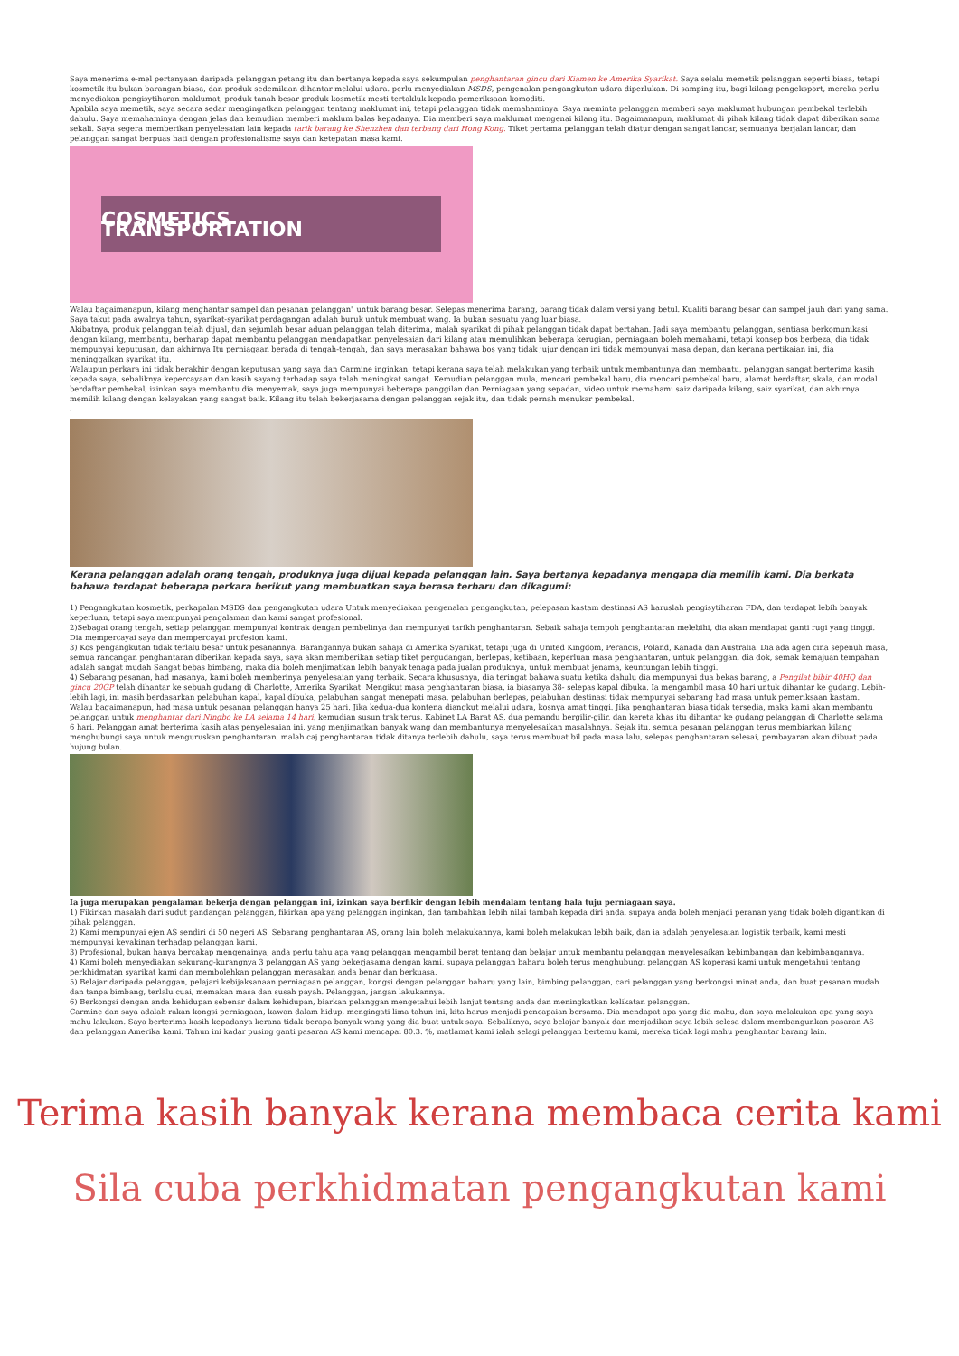Saya menerima e-mel pertanyaan daripada pelanggan petang itu dan bertanya kepada saya sekumpulan penghantaran gincu dari Xiamen ke Amerika Syarikat. Saya selalu memetik pelanggan seperti biasa, tetapi kosmetik itu bukan barangan biasa, dan produk sedemikian dihantar melalui udara. perlu menyediakan MSDS, pengenalan pengangkutan udara diperlukan. Di samping itu, bagi kilang pengeksport, mereka perlu menyediakan pengisytiharan maklumat, produk tanah besar produk kosmetik mesti tertakluk kepada pemeriksaan komoditi.
Apabila saya memetik, saya secara sedar mengingatkan pelanggan tentang maklumat ini, tetapi pelanggan tidak memahaminya. Saya meminta pelanggan memberi saya maklumat hubungan pembekal terlebih dahulu. Saya memahaminya dengan jelas dan kemudian memberi maklum balas kepadanya. Dia memberi saya maklumat mengenai kilang itu. Bagaimanapun, maklumat di pihak kilang tidak dapat diberikan sama sekali. Saya segera memberikan penyelesaian lain kepada tarik barang ke Shenzhen dan terbang dari Hong Kong. Tiket pertama pelanggan telah diatur dengan sangat lancar, semuanya berjalan lancar, dan pelanggan sangat berpuas hati dengan profesionalisme saya dan ketepatan masa kami.
COSMETICS TRANSPORTATION
Walau bagaimanapun, kilang menghantar sampel dan pesanan pelanggan" untuk barang besar. Selepas menerima barang, barang tidak dalam versi yang betul. Kualiti barang besar dan sampel jauh dari yang sama. Saya takut pada awalnya tahun, syarikat-syarikat perdagangan adalah buruk untuk membuat wang. Ia bukan sesuatu yang luar biasa.
Akibatnya, produk pelanggan telah dijual, dan sejumlah besar aduan pelanggan telah diterima, malah syarikat di pihak pelanggan tidak dapat bertahan. Jadi saya membantu pelanggan, sentiasa berkomunikasi dengan kilang, membantu, berharap dapat membantu pelanggan mendapatkan penyelesaian dari kilang atau memulihkan beberapa kerugian, perniagaan boleh memahami, tetapi konsep bos berbeza, dia tidak mempunyai keputusan, dan akhirnya Itu perniagaan berada di tengah-tengah, dan saya merasakan bahawa bos yang tidak jujur dengan ini tidak mempunyai masa depan, dan kerana pertikaian ini, dia meninggalkan syarikat itu.
Walaupun perkara ini tidak berakhir dengan keputusan yang saya dan Carmine inginkan, tetapi kerana saya telah melakukan yang terbaik untuk membantunya dan membantu, pelanggan sangat berterima kasih kepada saya, sebaliknya kepercayaan dan kasih sayang terhadap saya telah meningkat sangat. Kemudian pelanggan mula, mencari pembekal baru, dia mencari pembekal baru, alamat berdaftar, skala, dan modal berdaftar pembekal, izinkan saya membantu dia menyemak, saya juga mempunyai beberapa panggilan dan Perniagaan yang sepadan, video untuk memahami saiz daripada kilang, saiz syarikat, dan akhirnya memilih kilang dengan kelayakan yang sangat baik. Kilang itu telah bekerjasama dengan pelanggan sejak itu, dan tidak pernah menukar pembekal.
.
Kerana pelanggan adalah orang tengah, produknya juga dijual kepada pelanggan lain. Saya bertanya kepadanya mengapa dia memilih kami. Dia berkata bahawa terdapat beberapa perkara berikut yang membuatkan saya berasa terharu dan dikagumi:
1) Pengangkutan kosmetik, perkapalan MSDS dan pengangkutan udara Untuk menyediakan pengenalan pengangkutan, pelepasan kastam destinasi AS haruslah pengisytiharan FDA, dan terdapat lebih banyak keperluan, tetapi saya mempunyai pengalaman dan kami sangat profesional.
2)Sebagai orang tengah, setiap pelanggan mempunyai kontrak dengan pembelinya dan mempunyai tarikh penghantaran. Sebaik sahaja tempoh penghantaran melebihi, dia akan mendapat ganti rugi yang tinggi. Dia mempercayai saya dan mempercayai profesion kami.
3) Kos pengangkutan tidak terlalu besar untuk pesanannya. Barangannya bukan sahaja di Amerika Syarikat, tetapi juga di United Kingdom, Perancis, Poland, Kanada dan Australia. Dia ada agen cina sepenuh masa, semua rancangan penghantaran diberikan kepada saya, saya akan memberikan setiap tiket pergudangan, berlepas, ketibaan, keperluan masa penghantaran, untuk pelanggan, dia dok, semak kemajuan tempahan adalah sangat mudah Sangat bebas bimbang, maka dia boleh menjimatkan lebih banyak tenaga pada jualan produknya, untuk membuat jenama, keuntungan lebih tinggi.
4) Sebarang pesanan, had masanya, kami boleh memberinya penyelesaian yang terbaik. Secara khususnya, dia teringat bahawa suatu ketika dahulu dia mempunyai dua bekas barang, a Pengilat bibir 40HQ dan gincu 20GP telah dihantar ke sebuah gudang di Charlotte, Amerika Syarikat. Mengikut masa penghantaran biasa, ia biasanya 38- selepas kapal dibuka. Ia mengambil masa 40 hari untuk dihantar ke gudang. Lebih-lebih lagi, ini masih berdasarkan pelabuhan kapal, kapal dibuka, pelabuhan sangat menepati masa, pelabuhan berlepas, pelabuhan destinasi tidak mempunyai sebarang had masa untuk pemeriksaan kastam.
Walau bagaimanapun, had masa untuk pesanan pelanggan hanya 25 hari. Jika kedua-dua kontena diangkut melalui udara, kosnya amat tinggi. Jika penghantaran biasa tidak tersedia, maka kami akan membantu pelanggan untuk menghantar dari Ningbo ke LA selama 14 hari, kemudian susun trak terus. Kabinet LA Barat AS, dua pemandu bergilir-gilir, dan kereta khas itu dihantar ke gudang pelanggan di Charlotte selama 6 hari. Pelanggan amat berterima kasih atas penyelesaian ini, yang menjimatkan banyak wang dan membantunya menyelesaikan masalahnya. Sejak itu, semua pesanan pelanggan terus membiarkan kilang menghubungi saya untuk menguruskan penghantaran, malah caj penghantaran tidak ditanya terlebih dahulu, saya terus membuat bil pada masa lalu, selepas penghantaran selesai, pembayaran akan dibuat pada hujung bulan.
Ia juga merupakan pengalaman bekerja dengan pelanggan ini, izinkan saya berfikir dengan lebih mendalam tentang hala tuju perniagaan saya.
1) Fikirkan masalah dari sudut pandangan pelanggan, fikirkan apa yang pelanggan inginkan, dan tambahkan lebih nilai tambah kepada diri anda, supaya anda boleh menjadi peranan yang tidak boleh digantikan di pihak pelanggan.
2) Kami mempunyai ejen AS sendiri di 50 negeri AS. Sebarang penghantaran AS, orang lain boleh melakukannya, kami boleh melakukan lebih baik, dan ia adalah penyelesaian logistik terbaik, kami mesti mempunyai keyakinan terhadap pelanggan kami.
3) Profesional, bukan hanya bercakap mengenainya, anda perlu tahu apa yang pelanggan mengambil berat tentang dan belajar untuk membantu pelanggan menyelesaikan kebimbangan dan kebimbangannya.
4) Kami boleh menyediakan sekurang-kurangnya 3 pelanggan AS yang bekerjasama dengan kami, supaya pelanggan baharu boleh terus menghubungi pelanggan AS koperasi kami untuk mengetahui tentang perkhidmatan syarikat kami dan membolehkan pelanggan merasakan anda benar dan berkuasa.
5) Belajar daripada pelanggan, pelajari kebijaksanaan perniagaan pelanggan, kongsi dengan pelanggan baharu yang lain, bimbing pelanggan, cari pelanggan yang berkongsi minat anda, dan buat pesanan mudah dan tanpa bimbang, terlalu cuai, memakan masa dan susah payah. Pelanggan, jangan lakukannya.
6) Berkongsi dengan anda kehidupan sebenar dalam kehidupan, biarkan pelanggan mengetahui lebih lanjut tentang anda dan meningkatkan kelikatan pelanggan.
Carmine dan saya adalah rakan kongsi perniagaan, kawan dalam hidup, mengingati lima tahun ini, kita harus menjadi pencapaian bersama. Dia mendapat apa yang dia mahu, dan saya melakukan apa yang saya mahu lakukan. Saya berterima kasih kepadanya kerana tidak berapa banyak wang yang dia buat untuk saya. Sebaliknya, saya belajar banyak dan menjadikan saya lebih selesa dalam membangunkan pasaran AS dan pelanggan Amerika kami. Tahun ini kadar pusing ganti pasaran AS kami mencapai 80.3. %, matlamat kami ialah selagi pelanggan bertemu kami, mereka tidak lagi mahu penghantar barang lain.
Terima kasih banyak kerana membaca cerita kami
Sila cuba perkhidmatan pengangkutan kami